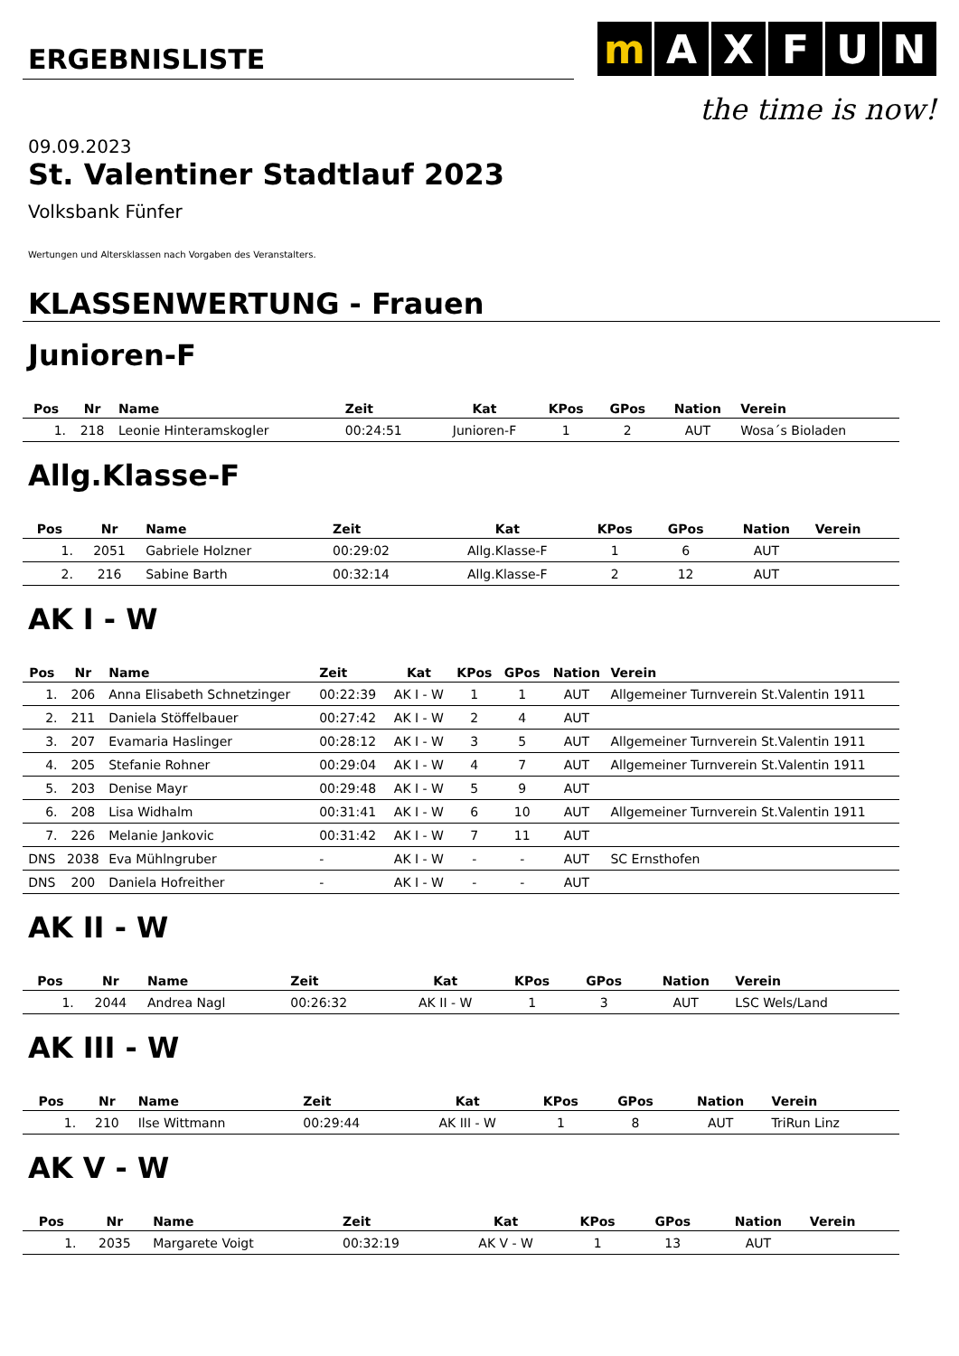ERGEBNISLISTE
mAXFUN
the time is now!
09.09.2023
St. Valentiner Stadtlauf 2023
Volksbank Fünfer
Wertungen und Altersklassen nach Vorgaben des Veranstalters.
KLASSENWERTUNG - Frauen
Junioren-F
| Pos | Nr | Name | Zeit | Kat | KPos | GPos | Nation | Verein |
| --- | --- | --- | --- | --- | --- | --- | --- | --- |
| 1. | 218 | Leonie Hinteramskogler | 00:24:51 | Junioren-F | 1 | 2 | AUT | Wosa´s Bioladen |
Allg.Klasse-F
| Pos | Nr | Name | Zeit | Kat | KPos | GPos | Nation | Verein |
| --- | --- | --- | --- | --- | --- | --- | --- | --- |
| 1. | 2051 | Gabriele Holzner | 00:29:02 | Allg.Klasse-F | 1 | 6 | AUT | |
| 2. | 216 | Sabine Barth | 00:32:14 | Allg.Klasse-F | 2 | 12 | AUT | |
AK I - W
| Pos | Nr | Name | Zeit | Kat | KPos | GPos | Nation | Verein |
| --- | --- | --- | --- | --- | --- | --- | --- | --- |
| 1. | 206 | Anna Elisabeth Schnetzinger | 00:22:39 | AK I - W | 1 | 1 | AUT | Allgemeiner Turnverein St.Valentin 1911 |
| 2. | 211 | Daniela Stöffelbauer | 00:27:42 | AK I - W | 2 | 4 | AUT | |
| 3. | 207 | Evamaria Haslinger | 00:28:12 | AK I - W | 3 | 5 | AUT | Allgemeiner Turnverein St.Valentin 1911 |
| 4. | 205 | Stefanie Rohner | 00:29:04 | AK I - W | 4 | 7 | AUT | Allgemeiner Turnverein St.Valentin 1911 |
| 5. | 203 | Denise Mayr | 00:29:48 | AK I - W | 5 | 9 | AUT | |
| 6. | 208 | Lisa Widhalm | 00:31:41 | AK I - W | 6 | 10 | AUT | Allgemeiner Turnverein St.Valentin 1911 |
| 7. | 226 | Melanie Jankovic | 00:31:42 | AK I - W | 7 | 11 | AUT | |
| DNS | 2038 | Eva Mühlngruber | - | AK I - W | - | - | AUT | SC Ernsthofen |
| DNS | 200 | Daniela Hofreither | - | AK I - W | - | - | AUT | |
AK II - W
| Pos | Nr | Name | Zeit | Kat | KPos | GPos | Nation | Verein |
| --- | --- | --- | --- | --- | --- | --- | --- | --- |
| 1. | 2044 | Andrea Nagl | 00:26:32 | AK II - W | 1 | 3 | AUT | LSC Wels/Land |
AK III - W
| Pos | Nr | Name | Zeit | Kat | KPos | GPos | Nation | Verein |
| --- | --- | --- | --- | --- | --- | --- | --- | --- |
| 1. | 210 | Ilse Wittmann | 00:29:44 | AK III - W | 1 | 8 | AUT | TriRun Linz |
AK V - W
| Pos | Nr | Name | Zeit | Kat | KPos | GPos | Nation | Verein |
| --- | --- | --- | --- | --- | --- | --- | --- | --- |
| 1. | 2035 | Margarete Voigt | 00:32:19 | AK V - W | 1 | 13 | AUT | |